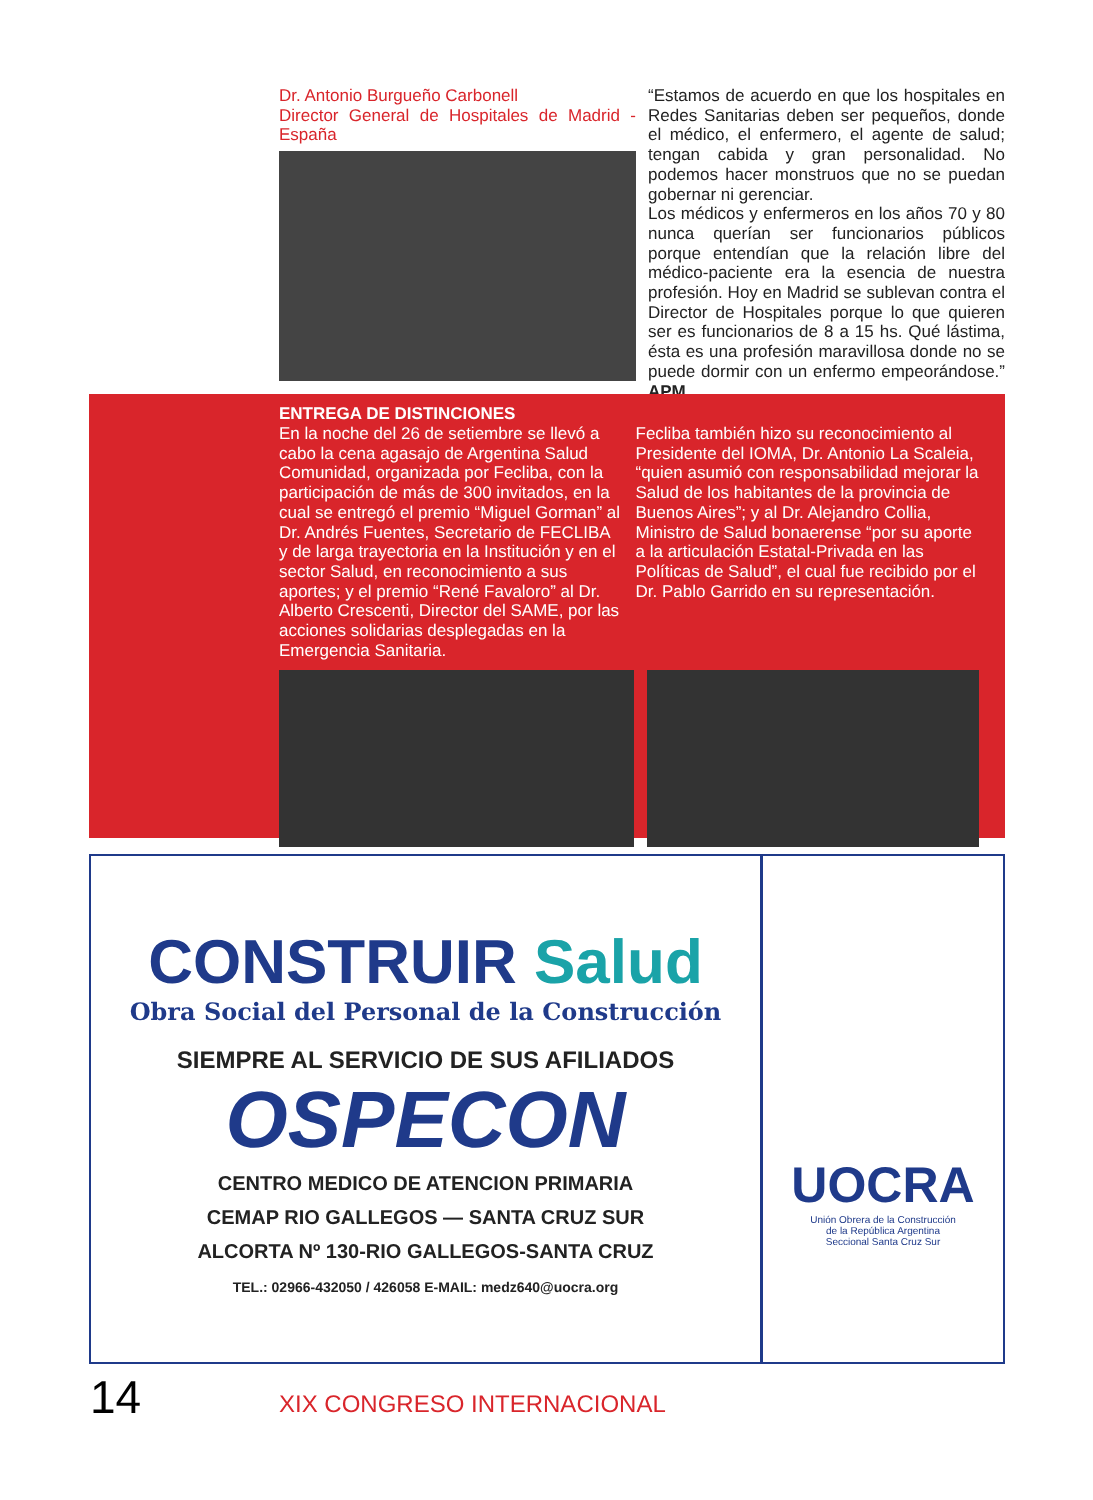Dr. Antonio Burgueño Carbonell
Director General de Hospitales de Madrid - España
“Estamos de acuerdo en que los hospitales en Redes Sanitarias deben ser pequeños, donde el médico, el enfermero, el agente de salud; tengan cabida y gran personalidad. No podemos hacer monstruos que no se puedan gobernar ni gerenciar.
Los médicos y enfermeros en los años 70 y 80 nunca querían ser funcionarios públicos porque entendían que la relación libre del médico-paciente era la esencia de nuestra profesión. Hoy en Madrid se sublevan contra el Director de Hospitales porque lo que quieren ser es funcionarios de 8 a 15 hs. Qué lástima, ésta es una profesión maravillosa donde no se puede dormir con un enfermo empeorándose.” APM
ENTREGA DE DISTINCIONES
En la noche del 26 de setiembre se llevó a cabo la cena agasajo de Argentina Salud Comunidad, organizada por Fecliba, con la participación de más de 300 invitados, en la cual se entregó el premio “Miguel Gorman” al Dr. Andrés Fuentes, Secretario de FECLIBA y de larga trayectoria en la Institución y en el sector Salud, en reconocimiento a sus aportes; y el premio “René Favaloro” al Dr. Alberto Crescenti, Director del SAME, por las acciones solidarias desplegadas en la Emergencia Sanitaria.
Fecliba también hizo su reconocimiento al Presidente del IOMA, Dr. Antonio La Scaleia, “quien asumió con responsabilidad mejorar la Salud de los habitantes de la provincia de Buenos Aires”; y al Dr. Alejandro Collia, Ministro de Salud bonaerense “por su aporte a la articulación Estatal-Privada en las Políticas de Salud”, el cual fue recibido por el Dr. Pablo Garrido en su representación.
CONSTRUIR Salud
Obra Social del Personal de la Construcción
SIEMPRE AL SERVICIO DE SUS AFILIADOS
OSPECON
CENTRO MEDICO DE ATENCION PRIMARIA
CEMAP RIO GALLEGOS — SANTA CRUZ SUR
ALCORTA Nº 130-RIO GALLEGOS-SANTA CRUZ
TEL.: 02966-432050 / 426058 E-MAIL: medz640@uocra.org
UOCRA
Unión Obrera de la Construcción
de la República Argentina
Seccional Santa Cruz Sur
14 XIX CONGRESO INTERNACIONAL